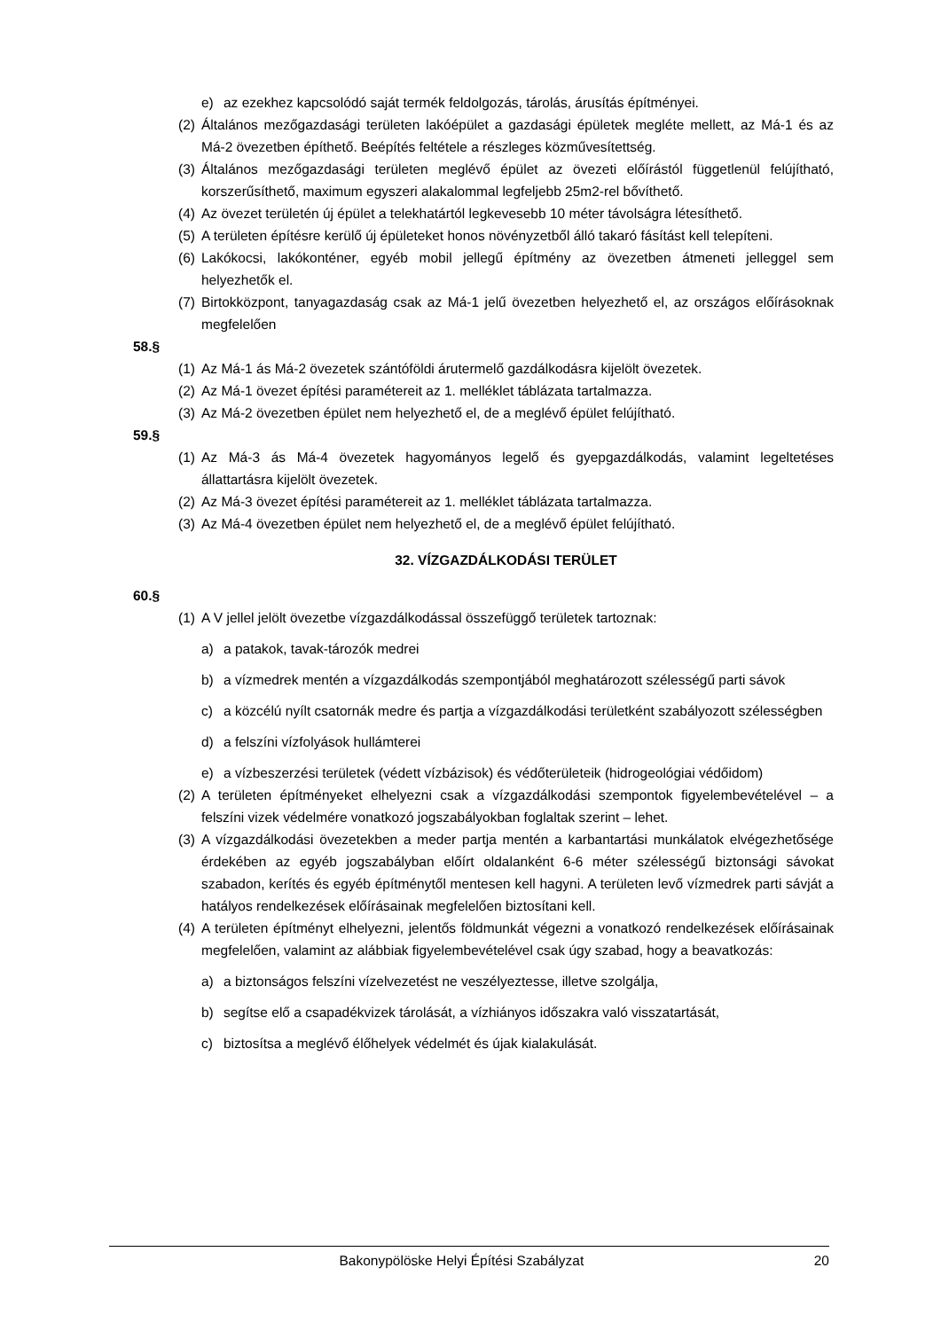e) az ezekhez kapcsolódó saját termék feldolgozás, tárolás, árusítás építményei.
(2) Általános mezőgazdasági területen lakóépület a gazdasági épületek megléte mellett, az Má-1 és az Má-2 övezetben építhető. Beépítés feltétele a részleges közművesítettség.
(3) Általános mezőgazdasági területen meglévő épület az övezeti előírástól függetlenül felújítható, korszerűsíthető, maximum egyszeri alakalommal legfeljebb 25m2-rel bővíthető.
(4) Az övezet területén új épület a telekhatártól legkevesebb 10 méter távolságra létesíthető.
(5) A területen építésre kerülő új épületeket honos növényzetből álló takaró fásítást kell telepíteni.
(6) Lakókocsi, lakókonténer, egyéb mobil jellegű építmény az övezetben átmeneti jelleggel sem helyezhetők el.
(7) Birtokközpont, tanyagazdaság csak az Má-1 jelű övezetben helyezhető el, az országos előírásoknak megfelelően
58.§
(1) Az Má-1 ás Má-2 övezetek szántóföldi árutermelő gazdálkodásra kijelölt övezetek.
(2) Az Má-1 övezet építési paramétereit az 1. melléklet táblázata tartalmazza.
(3) Az Má-2 övezetben épület nem helyezhető el, de a meglévő épület felújítható.
59.§
(1) Az Má-3 ás Má-4 övezetek hagyományos legelő és gyepgazdálkodás, valamint legeltetéses állattartásra kijelölt övezetek.
(2) Az Má-3 övezet építési paramétereit az 1. melléklet táblázata tartalmazza.
(3) Az Má-4 övezetben épület nem helyezhető el, de a meglévő épület felújítható.
32. VÍZGAZDÁLKODÁSI TERÜLET
60.§
(1) A V jellel jelölt övezetbe vízgazdálkodással összefüggő területek tartoznak:
a) a patakok, tavak-tározók medrei
b) a vízmedrek mentén a vízgazdálkodás szempontjából meghatározott szélességű parti sávok
c) a közcélú nyílt csatornák medre és partja a vízgazdálkodási területként szabályozott szélességben
d) a felszíni vízfolyások hullámterei
e) a vízbeszerzési területek (védett vízbázisok) és védőterületeik (hidrogeológiai védőidom)
(2) A területen építményeket elhelyezni csak a vízgazdálkodási szempontok figyelembevételével – a felszíni vizek védelmére vonatkozó jogszabályokban foglaltak szerint – lehet.
(3) A vízgazdálkodási övezetekben a meder partja mentén a karbantartási munkálatok elvégezhetősége érdekében az egyéb jogszabályban előírt oldalanként 6-6 méter szélességű biztonsági sávokat szabadon, kerítés és egyéb építménytől mentesen kell hagyni. A területen levő vízmedrek parti sávját a hatályos rendelkezések előírásainak megfelelően biztosítani kell.
(4) A területen építményt elhelyezni, jelentős földmunkát végezni a vonatkozó rendelkezések előírásainak megfelelően, valamint az alábbiak figyelembevételével csak úgy szabad, hogy a beavatkozás:
a) a biztonságos felszíni vízelvezetést ne veszélyeztesse, illetve szolgálja,
b) segítse elő a csapadékvizek tárolását, a vízhiányos időszakra való visszatartását,
c) biztosítsa a meglévő élőhelyek védelmét és újak kialakulását.
Bakonypölöske Helyi Építési Szabályzat 20